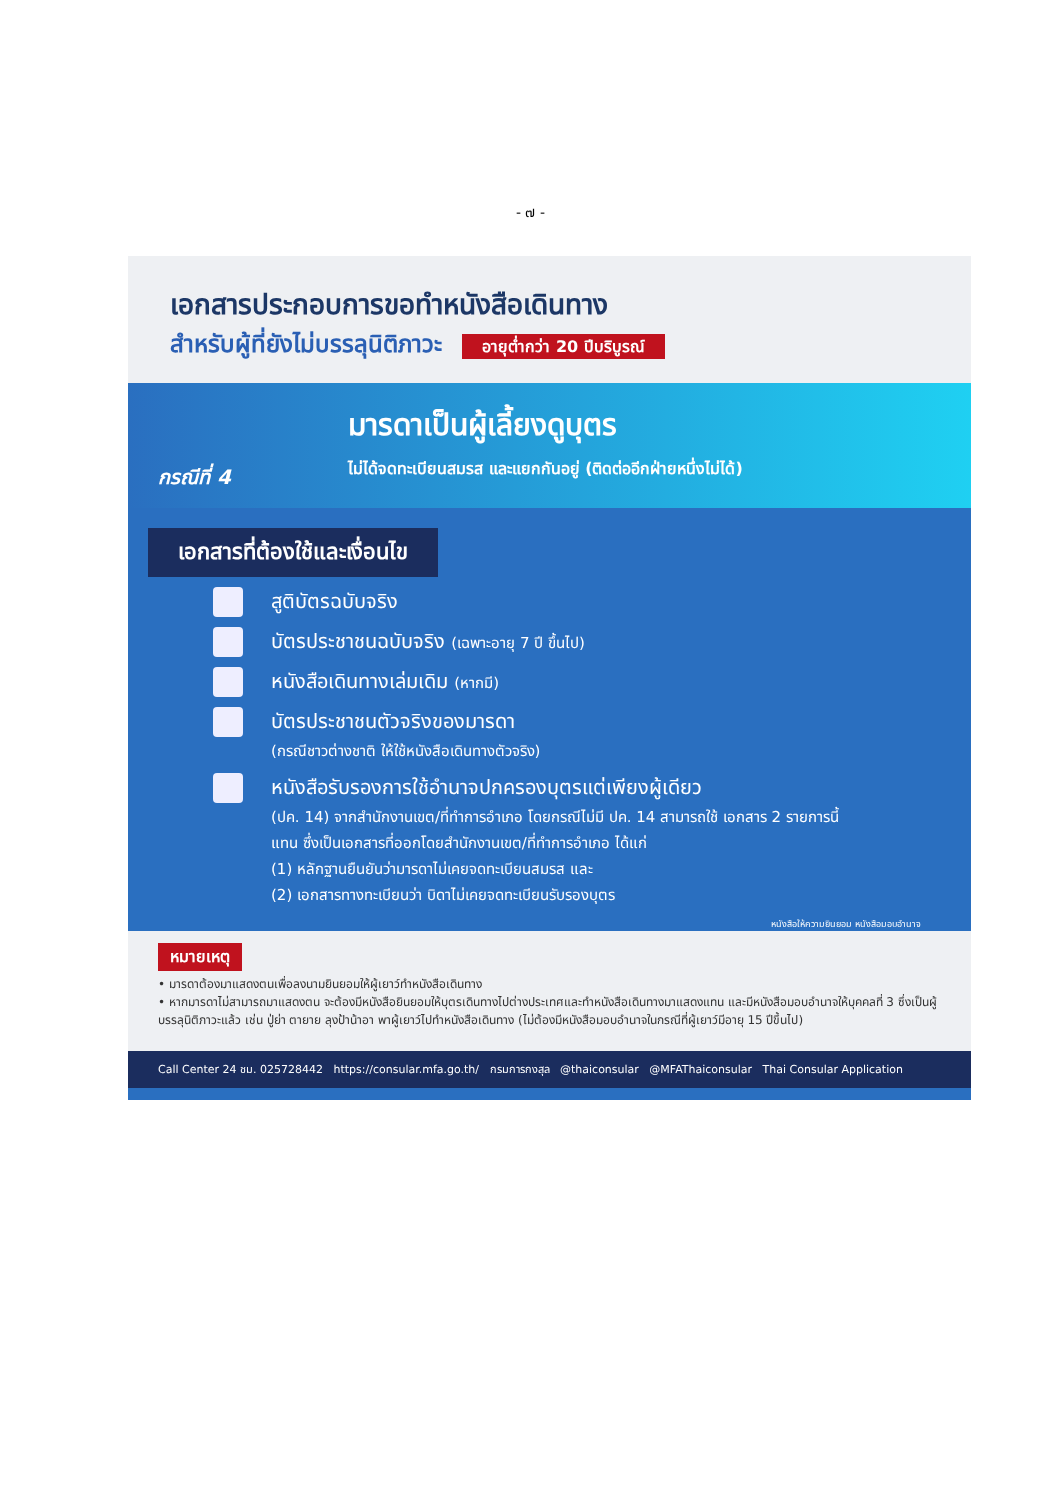- ๗ -
เอกสารประกอบการขอทำหนังสือเดินทาง
สำหรับผู้ที่ยังไม่บรรลุนิติภาวะ อายุต่ำกว่า 20 ปีบริบูรณ์
กรณีที่ 4
มารดาเป็นผู้เลี้ยงดูบุตร
ไม่ได้จดทะเบียนสมรส และแยกกันอยู่ (ติดต่ออีกฝ่ายหนึ่งไม่ได้)
เอกสารที่ต้องใช้และเงื่อนไข
สูติบัตรฉบับจริง
บัตรประชาชนฉบับจริง (เฉพาะอายุ 7 ปี ขึ้นไป)
หนังสือเดินทางเล่มเดิม (หากมี)
บัตรประชาชนตัวจริงของมารดา
(กรณีชาวต่างชาติ ให้ใช้หนังสือเดินทางตัวจริง)
หนังสือรับรองการใช้อำนาจปกครองบุตรแต่เพียงผู้เดียว
(ปค. 14) จากสำนักงานเขต/ที่ทำการอำเภอ โดยกรณีไม่มี ปค. 14 สามารถใช้ เอกสาร 2 รายการนี้แทน ซึ่งเป็นเอกสารที่ออกโดยสำนักงานเขต/ที่ทำการอำเภอ ได้แก่
(1) หลักฐานยืนยันว่ามารดาไม่เคยจดทะเบียนสมรส และ
(2) เอกสารทางทะเบียนว่า บิดาไม่เคยจดทะเบียนรับรองบุตร
หนังสือให้ความยินยอม หนังสือมอบอำนาจ
หมายเหตุ
• มารดาต้องมาแสดงตนเพื่อลงนามยินยอมให้ผู้เยาว์ทำหนังสือเดินทาง
• หากมารดาไม่สามารถมาแสดงตน จะต้องมีหนังสือยินยอมให้บุตรเดินทางไปต่างประเทศและทำหนังสือเดินทางมาแสดงแทน และมีหนังสือมอบอำนาจให้บุคคลที่ 3 ซึ่งเป็นผู้บรรลุนิติภาวะแล้ว เช่น ปู่ย่า ตายาย ลุงป้าน้าอา พาผู้เยาว์ไปทำหนังสือเดินทาง (ไม่ต้องมีหนังสือมอบอำนาจในกรณีที่ผู้เยาว์มีอายุ 15 ปีขึ้นไป)
Call Center 24 ชม. 025728442 https://consular.mfa.go.th/ กรมการกงสุล @thaiconsular @MFAThaiconsular Thai Consular Application